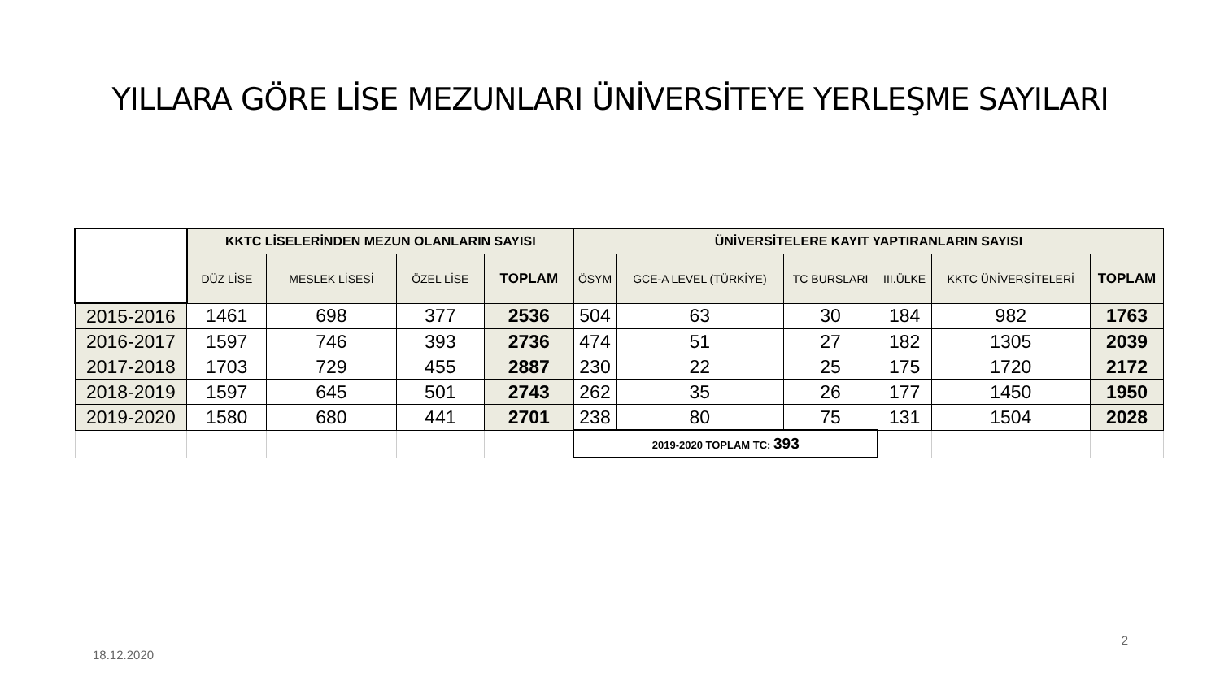YILLARA GÖRE LİSE MEZUNLARI ÜNİVERSİTEYE YERLEŞME SAYILARI
| | KKTC LİSELERİNDEN MEZUN OLANLARIN SAYISI | | | | ÜNİVERSİTELERE KAYIT YAPTIRANLARIN SAYISI | | | | | |
| | DÜZ LİSE | MESLEK LİSESİ | ÖZEL LİSE | TOPLAM | ÖSYM | GCE-A LEVEL (TÜRKİYE) | TC BURSLARI | III.ÜLKE | KKTC ÜNİVERSİTELERİ | TOPLAM |
| 2015-2016 | 1461 | 698 | 377 | 2536 | 504 | 63 | 30 | 184 | 982 | 1763 |
| 2016-2017 | 1597 | 746 | 393 | 2736 | 474 | 51 | 27 | 182 | 1305 | 2039 |
| 2017-2018 | 1703 | 729 | 455 | 2887 | 230 | 22 | 25 | 175 | 1720 | 2172 |
| 2018-2019 | 1597 | 645 | 501 | 2743 | 262 | 35 | 26 | 177 | 1450 | 1950 |
| 2019-2020 | 1580 | 680 | 441 | 2701 | 238 | 80 | 75 | 131 | 1504 | 2028 |
| | | | | | 2019-2020 TOPLAM TC: 393 | | | | | |
18.12.2020
2